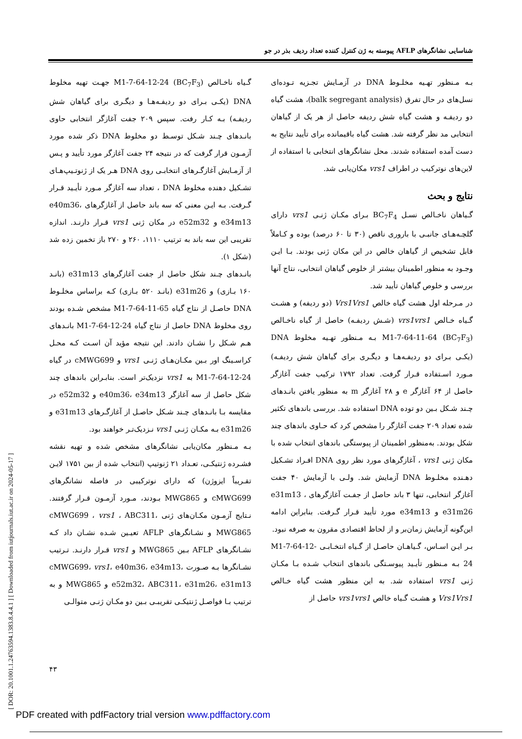شناسایی نشانگرهای AFLP پیوسته به ژن کنترل کننده تعداد ردیف بذر در جو
بـه مـنظور تهـیه مخلـوط DNA در آزمـایش تجـزیه تـوده‌ای نسل‌های در حال تفرق (balk segregant analysis)، هشت گیاه دو ردیفـه و هشت گیاه شش ردیفه حاصل از هر یک از گیاهان انتخابی مد نظر گرفته شد. هشت گیاه باقیمانده برای تأیید نتایج به دست آمده استفاده شدند. محل نشانگرهای انتخابی با استفاده از لاین‌های نوترکیب در اطراف vrs1 مکان‌یابی شد.
نتایج و بحث
گـیاهان ناخـالص نسـل BC<sub>7</sub>F<sub>4</sub> بـرای مکـان ژنـی vrs1 دارای گلچـه‌هـای جانبـی با باروری ناقص (۳۰ تا ۶۰ درصد) بوده و کـاملاً قابل تشخیص از گیاهان خالص در این مکان ژنی بودند. بـا ایـن وجـود به منظور اطمینان بیشتر از خلوص گیاهان انتخابی، نتاج آنها بررسی و خلوص گیاهان تأیید شد.
در مـرحله اول هشت گیاه خالص Vrs1Vrs1 (دو ردیفه) و هشـت گـیاه خـالص vrs1vrs1 (شـش ردیفـه) حاصل از گیاه ناخـالص M1-7-64-11-64 (BC<sub>7</sub>F<sub>3</sub>) بـه مـنظور تهـیه مخلوط DNA (یکـی بـرای دو ردیفـه‌هـا و دیگـری برای گیاهان شش ردیفـه) مـورد اسـتفاده قـرار گرفت. تعداد ۱۷۹۲ ترکیب جفت آغازگر حاصل از ۶۴ آغازگر e و ۲۸ آغازگر m به منظور یافتن بانـدهای چـند شـکل بـین دو توده DNA استفاده شد. بررسی باندهای تکثیر شده تعداد ۲۰۹ جفت آغازگر را مشخص کرد که حـاوی باندهای چند شکل بودند. به‌منظور اطمینان از پیوستگی باندهای انتخاب شده با مکان ژنی vrs1 ، آغازگرهای مورد نظر روی DNA افـراد تشـکیل دهـنده مخلـوط DNA آزمایش شد. ولـی با آزمایش ۴۰ جفت آغازگر انتخابی، تنها ۳ باند حاصل از جفـت آغازگرهای e31m13 ، e31m26 و e34m13 مورد تأیید قـرار گـرفت. بنابراین ادامه این‌گونه آزمایش زمان‌بر و از لحاظ اقتصادی مقرون به صرفه نبود.
بـر ایـن اسـاس، گـیاهـان حاصـل از گـیاه انتخـابـی M1-7-64-12-24 بـه مـنظور تأیـید پیوسـتگی باندهای انتخاب شـده بـا مکـان ژنی vrs1 استفاده شد. به این منظور هشت گیاه خـالص Vrs1Vrs1 و هشـت گـیاه خالص vrs1vrs1 حاصل از
گـیاه ناخـالص M1-7-64-12-24 (BC<sub>7</sub>F<sub>3</sub>) جهـت تهیه مخلوط DNA (یکـی بـرای دو ردیفـه‌هـا و دیگـری برای گیاهان شش ردیفـه) بـه کـار رفت. سپس ۲۰۹ جفت آغازگر انتخابی حاوی بانـدهای چـند شـکل توسـط دو مخلوط DNA ذکر شده مورد آزمـون قرار گرفت که در نتیجه ۲۴ جفت آغازگر مورد تأیید و پـس از آزمـایش آغازگـرهای انتخابـی روی DNA هـر یک از ژنوتـیپ‌هـای تشـکیل دهنده مخلوط DNA ، تعداد سه آغازگر مـورد تأیـید قـرار گـرفت. بـه ایـن معنی که سه باند حاصل از آغازگرهای e40m36، e34m13 و e52m32 در مکان ژنی vrs1 قـرار دارنـد. اندازه تقریبی این سه باند به ترتیب ۱۱۱۰، ۲۶۰ و ۲۷۰ باز تخمین زده شد (شکل ۱).
بانـدهای چـند شکل حاصل از جفت آغازگرهای e31m13 (بانـد ۱۶۰ بـازی) و e31m26 (بانـد ۵۲۰ بـازی) کـه براساس مخلـوط DNA حاصـل از نتاج گیاه M1-7-64-11-65 مشخص شـده بودند روی مخلوط DNA حاصل از نتاج گیاه M1-7-64-12-24 بانـدهای هـم شـکل را نشـان دادند. این نتیجه مؤید آن اسـت کـه محـل کراسـینگ اور بـین مکـان‌هـای ژنـی vrs1 و cMWG699 در گیاه M1-7-64-12-24 به vrs1 نزدیک‌تر است. بنابـراین باندهای چند شکل حاصل از سه آغازگر e40m36، e34m13 و e52m32 در مقایسه بـا بانـدهای چـند شـکل حاصـل از آغازگـرهای e31m13 و e31m26 بـه مکـان ژنـی vrs1 نـزدیک‌تـر خواهند بود.
بـه مـنظور مکان‌یابی نشانگرهای مشخص شده و تهیه نقشه فشـرده ژنتیکـی، تعـداد ۲۱ ژنوتیپ (انتخاب شده از بین ۱۷۵۱ لایـن تقـریباً ایزوژن) که دارای نوترکیبی در فاصله نشانگرهای cMWG699 و MWG865 بـودند، مـورد آزمـون قـرار گرفتند. نـتایج آزمـون مکـان‌های ژنی cMWG699 ، vrs1 ، ABC311، MWG865 و نشـانگرهای AFLP تعیـین شـده نشـان داد کـه نشـانگرهای AFLP بـین MWG865 و vrs1 قـرار دارنـد. تـرتیب نشـانگرها بـه صـورت cMWG699، vrs1، e40m36، e34m13، e52m32، ABC311، e31m26، e31m13 و MWG865 و به ترتیب بـا فواصـل ژنتیکـی تقریبـی بـین دو مکـان ژنـی متوالـی
۴۳
[ DOR: 20.1001.1.24763594.1383.8.4.4.1 ] [ Downloaded from iutjournals.iut.ac.ir on 2024-05-17 ]
PDF created with pdfFactory trial version www.pdffactory.com